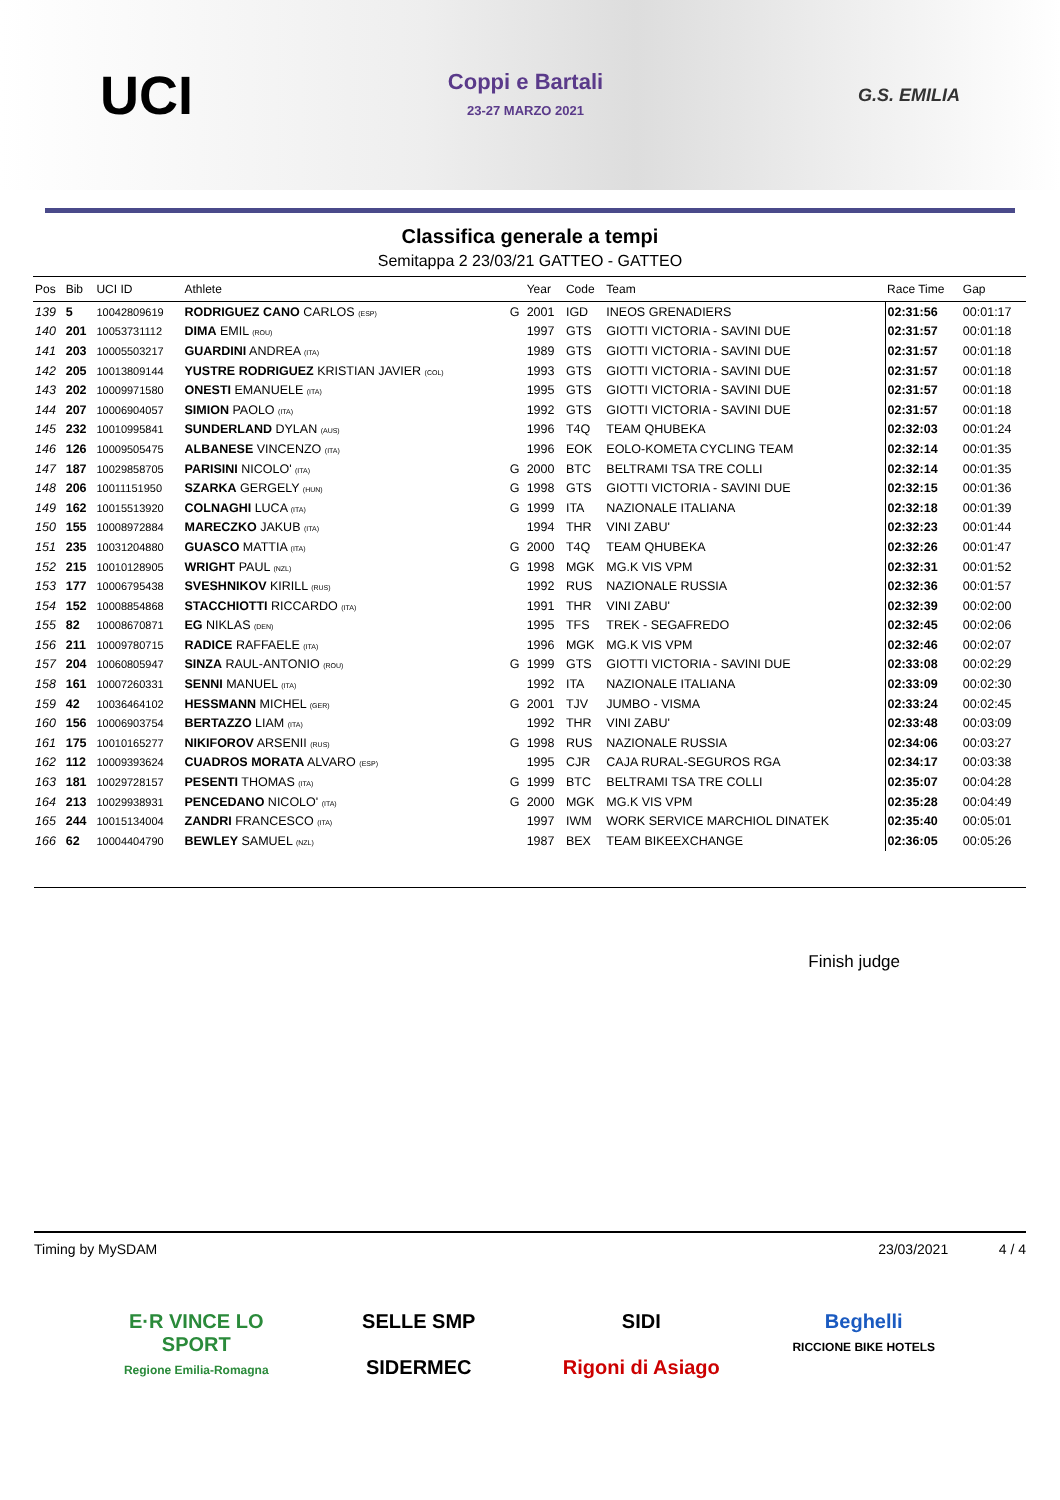UCI
Coppi e Bartali
23-27 MARZO 2021
G.S. EMILIA
Classifica generale a tempi
Semitappa 2 23/03/21 GATTEO - GATTEO
| Pos | Bib | UCI ID | Athlete | | Year | Code | Team | Race Time | Gap |
| --- | --- | --- | --- | --- | --- | --- | --- | --- | --- |
| 139 | 5 | 10042809619 | RODRIGUEZ CANO CARLOS (ESP) | G | 2001 | IGD | INEOS GRENADIERS | 02:31:56 | 00:01:17 |
| 140 | 201 | 10053731112 | DIMA EMIL (ROU) | | 1997 | GTS | GIOTTI VICTORIA - SAVINI DUE | 02:31:57 | 00:01:18 |
| 141 | 203 | 10005503217 | GUARDINI ANDREA (ITA) | | 1989 | GTS | GIOTTI VICTORIA - SAVINI DUE | 02:31:57 | 00:01:18 |
| 142 | 205 | 10013809144 | YUSTRE RODRIGUEZ KRISTIAN JAVIER (COL) | | 1993 | GTS | GIOTTI VICTORIA - SAVINI DUE | 02:31:57 | 00:01:18 |
| 143 | 202 | 10009971580 | ONESTI EMANUELE (ITA) | | 1995 | GTS | GIOTTI VICTORIA - SAVINI DUE | 02:31:57 | 00:01:18 |
| 144 | 207 | 10006904057 | SIMION PAOLO (ITA) | | 1992 | GTS | GIOTTI VICTORIA - SAVINI DUE | 02:31:57 | 00:01:18 |
| 145 | 232 | 10010995841 | SUNDERLAND DYLAN (AUS) | | 1996 | T4Q | TEAM QHUBEKA | 02:32:03 | 00:01:24 |
| 146 | 126 | 10009505475 | ALBANESE VINCENZO (ITA) | | 1996 | EOK | EOLO-KOMETA CYCLING TEAM | 02:32:14 | 00:01:35 |
| 147 | 187 | 10029858705 | PARISINI NICOLO' (ITA) | G | 2000 | BTC | BELTRAMI TSA TRE COLLI | 02:32:14 | 00:01:35 |
| 148 | 206 | 10011151950 | SZARKA GERGELY (HUN) | G | 1998 | GTS | GIOTTI VICTORIA - SAVINI DUE | 02:32:15 | 00:01:36 |
| 149 | 162 | 10015513920 | COLNAGHI LUCA (ITA) | G | 1999 | ITA | NAZIONALE ITALIANA | 02:32:18 | 00:01:39 |
| 150 | 155 | 10008972884 | MARECZKO JAKUB (ITA) | | 1994 | THR | VINI ZABU' | 02:32:23 | 00:01:44 |
| 151 | 235 | 10031204880 | GUASCO MATTIA (ITA) | G | 2000 | T4Q | TEAM QHUBEKA | 02:32:26 | 00:01:47 |
| 152 | 215 | 10010128905 | WRIGHT PAUL (NZL) | G | 1998 | MGK | MG.K VIS VPM | 02:32:31 | 00:01:52 |
| 153 | 177 | 10006795438 | SVESHNIKOV KIRILL (RUS) | | 1992 | RUS | NAZIONALE RUSSIA | 02:32:36 | 00:01:57 |
| 154 | 152 | 10008854868 | STACCHIOTTI RICCARDO (ITA) | | 1991 | THR | VINI ZABU' | 02:32:39 | 00:02:00 |
| 155 | 82 | 10008670871 | EG NIKLAS (DEN) | | 1995 | TFS | TREK - SEGAFREDO | 02:32:45 | 00:02:06 |
| 156 | 211 | 10009780715 | RADICE RAFFAELE (ITA) | | 1996 | MGK | MG.K VIS VPM | 02:32:46 | 00:02:07 |
| 157 | 204 | 10060805947 | SINZA RAUL-ANTONIO (ROU) | G | 1999 | GTS | GIOTTI VICTORIA - SAVINI DUE | 02:33:08 | 00:02:29 |
| 158 | 161 | 10007260331 | SENNI MANUEL (ITA) | | 1992 | ITA | NAZIONALE ITALIANA | 02:33:09 | 00:02:30 |
| 159 | 42 | 10036464102 | HESSMANN MICHEL (GER) | G | 2001 | TJV | JUMBO - VISMA | 02:33:24 | 00:02:45 |
| 160 | 156 | 10006903754 | BERTAZZO LIAM (ITA) | | 1992 | THR | VINI ZABU' | 02:33:48 | 00:03:09 |
| 161 | 175 | 10010165277 | NIKIFOROV ARSENII (RUS) | G | 1998 | RUS | NAZIONALE RUSSIA | 02:34:06 | 00:03:27 |
| 162 | 112 | 10009393624 | CUADROS MORATA ALVARO (ESP) | | 1995 | CJR | CAJA RURAL-SEGUROS RGA | 02:34:17 | 00:03:38 |
| 163 | 181 | 10029728157 | PESENTI THOMAS (ITA) | G | 1999 | BTC | BELTRAMI TSA TRE COLLI | 02:35:07 | 00:04:28 |
| 164 | 213 | 10029938931 | PENCEDANO NICOLO' (ITA) | G | 2000 | MGK | MG.K VIS VPM | 02:35:28 | 00:04:49 |
| 165 | 244 | 10015134004 | ZANDRI FRANCESCO (ITA) | | 1997 | IWM | WORK SERVICE MARCHIOL DINATEK | 02:35:40 | 00:05:01 |
| 166 | 62 | 10004404790 | BEWLEY SAMUEL (NZL) | | 1987 | BEX | TEAM BIKEEXCHANGE | 02:36:05 | 00:05:26 |
Finish judge
Timing by MySDAM 23/03/2021 4 / 4
E·R VINCE LO SPORT
Regione Emilia-Romagna
SELLE SMP
SIDERMEC
SIDI
Rigoni di Asiago
Beghelli
RICCIONE BIKE HOTELS